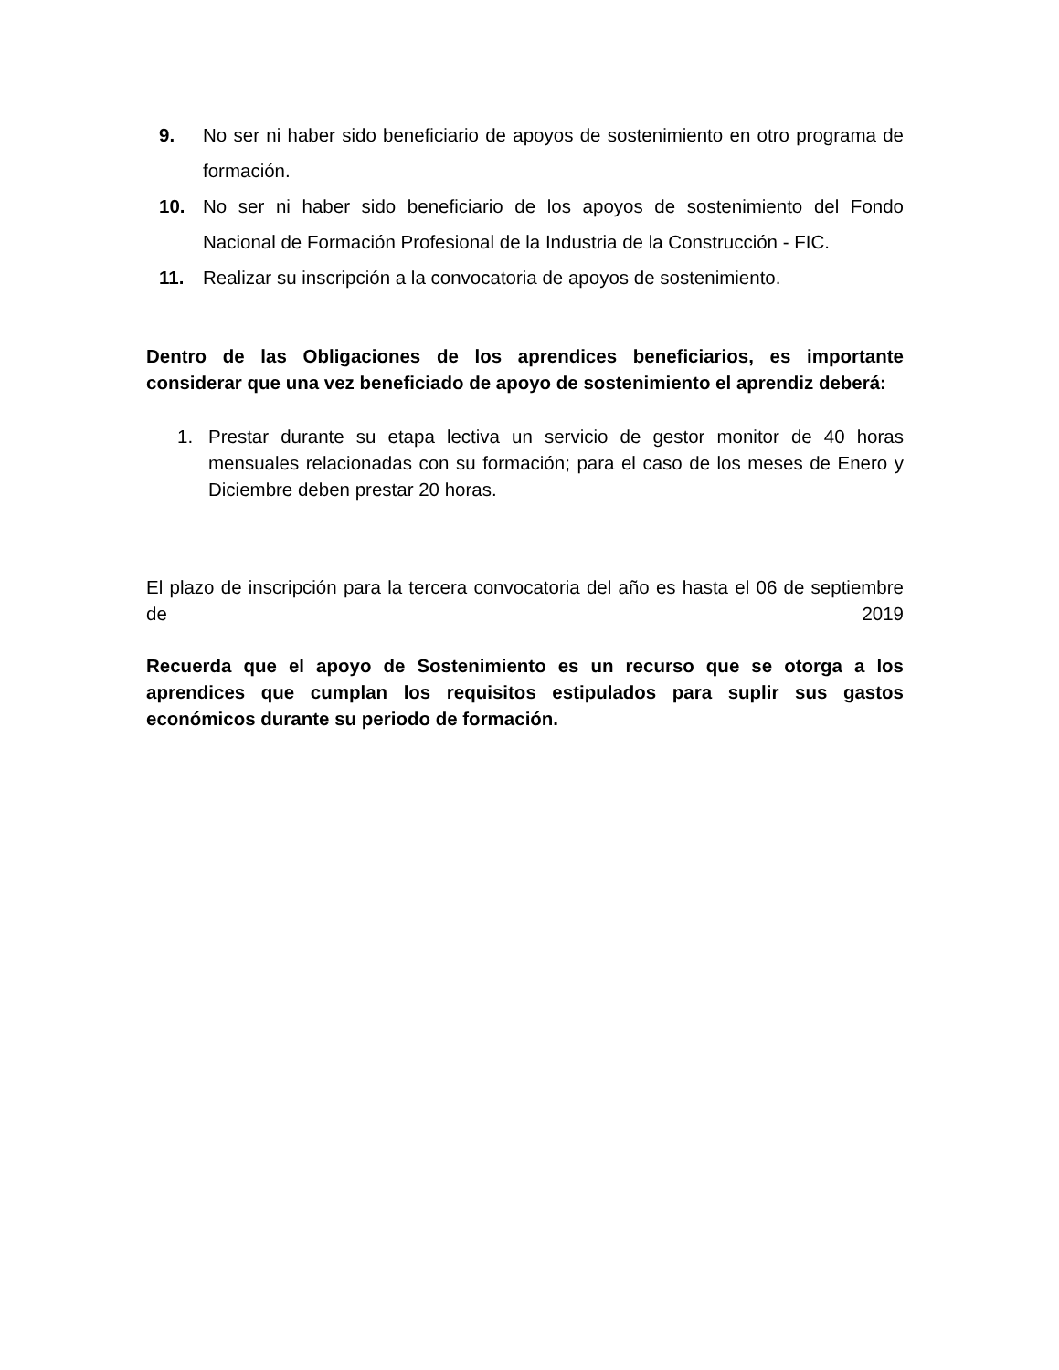9. No ser ni haber sido beneficiario de apoyos de sostenimiento en otro programa de formación.
10. No ser ni haber sido beneficiario de los apoyos de sostenimiento del Fondo Nacional de Formación Profesional de la Industria de la Construcción - FIC.
11. Realizar su inscripción a la convocatoria de apoyos de sostenimiento.
Dentro de las Obligaciones de los aprendices beneficiarios, es importante considerar que una vez beneficiado de apoyo de sostenimiento el aprendiz deberá:
1. Prestar durante su etapa lectiva un servicio de gestor monitor de 40 horas mensuales relacionadas con su formación; para el caso de los meses de Enero y Diciembre deben prestar 20 horas.
El plazo de inscripción para la tercera convocatoria del año es hasta el 06 de septiembre de 2019
Recuerda que el apoyo de Sostenimiento es un recurso que se otorga a los aprendices que cumplan los requisitos estipulados para suplir sus gastos económicos durante su periodo de formación.